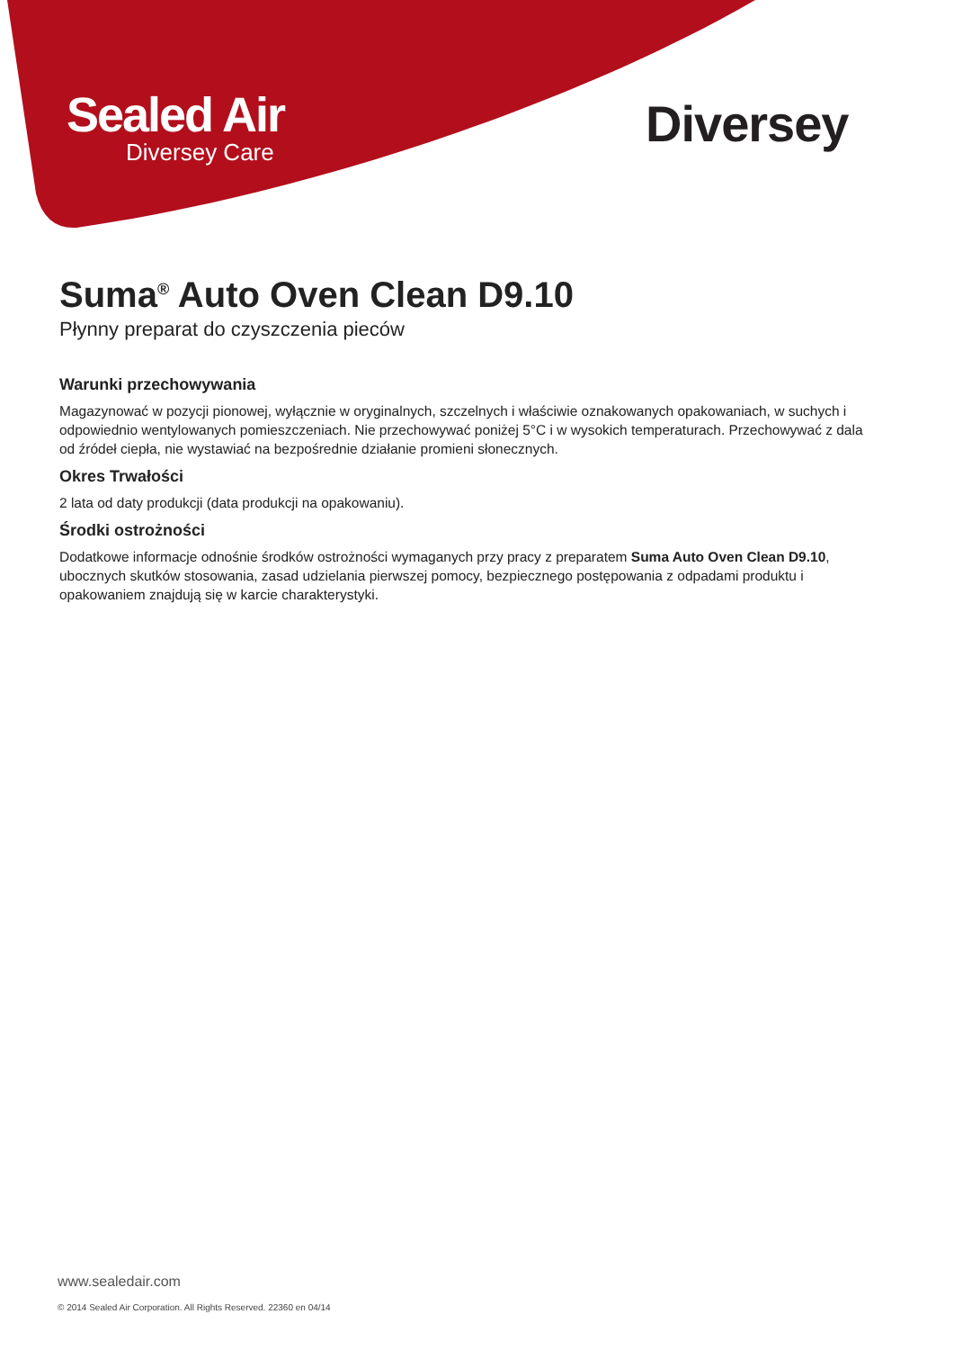Sealed Air
Diversey Care
Diversey
Suma<sup>®</sup> Auto Oven Clean D9.10
Płynny preparat do czyszczenia pieców
Warunki przechowywania
Magazynować w pozycji pionowej, wyłącznie w oryginalnych, szczelnych i właściwie oznakowanych opakowaniach, w suchych i odpowiednio wentylowanych pomieszczeniach. Nie przechowywać poniżej 5°C i w wysokich temperaturach. Przechowywać z dala od źródeł ciepła, nie wystawiać na bezpośrednie działanie promieni słonecznych.
Okres Trwałości
2 lata od daty produkcji (data produkcji na opakowaniu).
Środki ostrożności
Dodatkowe informacje odnośnie środków ostrożności wymaganych przy pracy z preparatem Suma Auto Oven Clean D9.10, ubocznych skutków stosowania, zasad udzielania pierwszej pomocy, bezpiecznego postępowania z odpadami produktu i opakowaniem znajdują się w karcie charakterystyki.
www.sealedair.com
© 2014 Sealed Air Corporation. All Rights Reserved. 22360 en 04/14